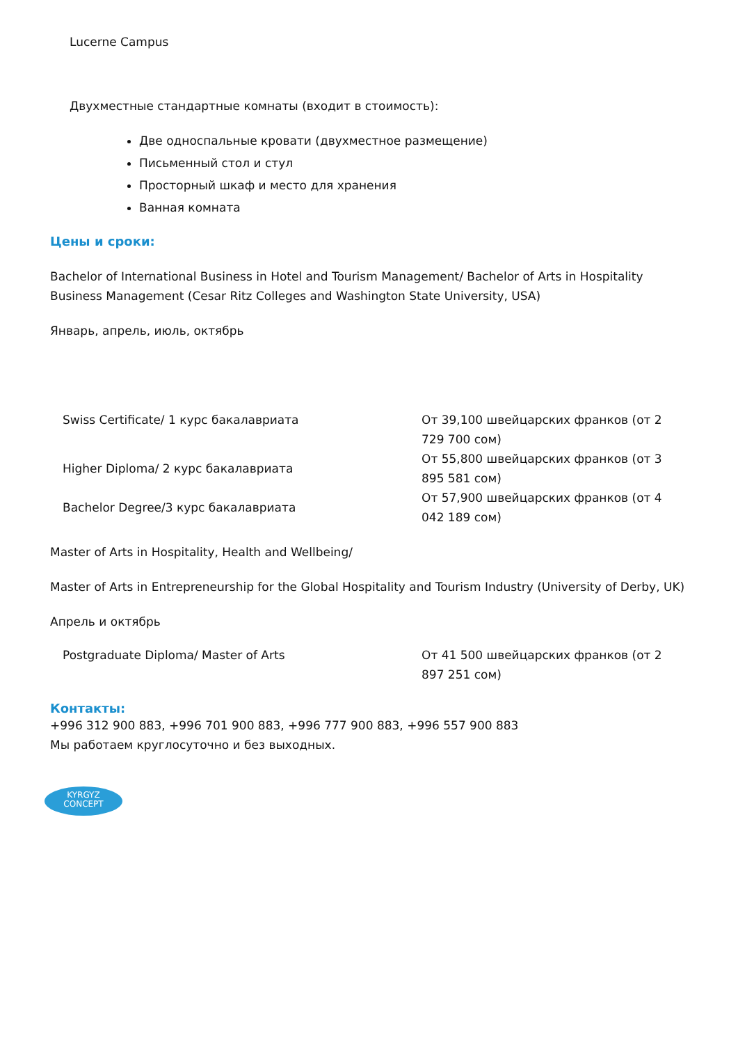Lucerne Campus
Двухместные стандартные комнаты (входит в стоимость):
Две односпальные кровати (двухместное размещение)
Письменный стол и стул
Просторный шкаф и место для хранения
Ванная комната
Цены и сроки:
Bachelor of International Business in Hotel and Tourism Management/ Bachelor of Arts in Hospitality Business Management (Cesar Ritz Colleges and Washington State University, USA)
Январь, апрель, июль, октябрь
| Swiss Certificate/ 1 курс бакалавриата | От 39,100 швейцарских франков (от 2 729 700 сом) |
| Higher Diploma/ 2 курс бакалавриата | От 55,800 швейцарских франков (от 3 895 581 сом) |
| Bachelor Degree/3 курс бакалавриата | От 57,900 швейцарских франков (от 4 042 189 сом) |
Master of Arts in Hospitality, Health and Wellbeing/
Master of Arts in Entrepreneurship for the Global Hospitality and Tourism Industry (University of Derby, UK)
Апрель и октябрь
| Postgraduate Diploma/ Master of Arts | От 41 500 швейцарских франков (от 2 897 251 сом) |
Контакты:
+996 312 900 883, +996 701 900 883, +996 777 900 883, +996 557 900 883
Мы работаем круглосуточно и без выходных.
KYRGYZ
CONCEPT